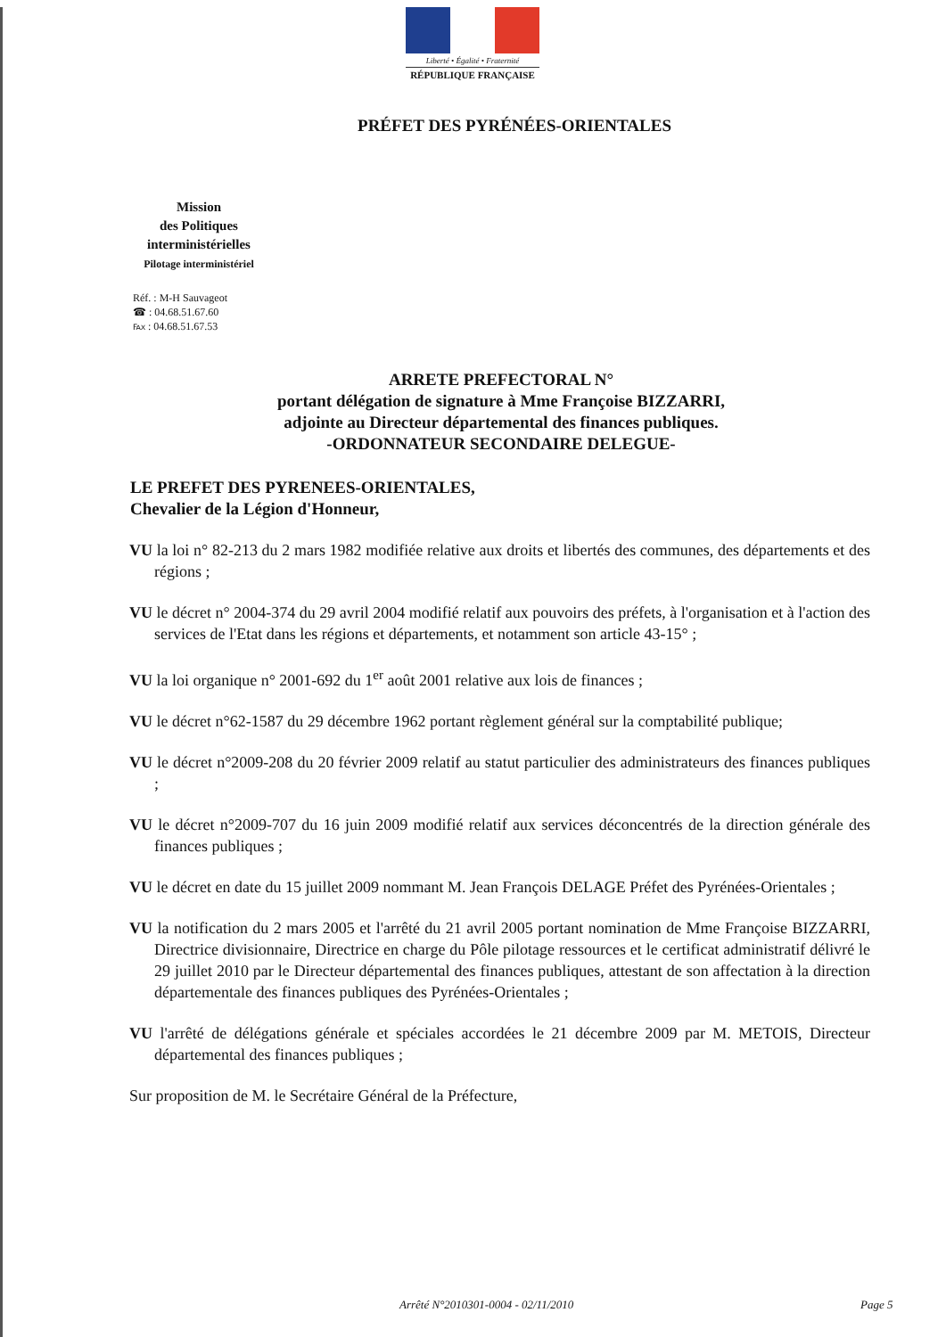Liberté • Égalité • Fraternité
RÉPUBLIQUE FRANÇAISE
PRÉFET DES PYRÉNÉES-ORIENTALES
Mission
des Politiques
interministérielles
Pilotage interministériel
Réf. : M-H Sauvageot
☎ : 04.68.51.67.60
℻ : 04.68.51.67.53
ARRETE PREFECTORAL N°
portant délégation de signature à Mme Françoise BIZZARRI,
adjointe au Directeur départemental des finances publiques.
-ORDONNATEUR SECONDAIRE DELEGUE-
LE PREFET DES PYRENEES-ORIENTALES,
Chevalier de la Légion d'Honneur,
VU la loi n° 82-213 du 2 mars 1982 modifiée relative aux droits et libertés des communes, des départements et des régions ;
VU le décret n° 2004-374 du 29 avril 2004 modifié relatif aux pouvoirs des préfets, à l'organisation et à l'action des services de l'Etat dans les régions et départements, et notamment son article 43-15° ;
VU la loi organique n° 2001-692 du 1<sup>er</sup> août 2001 relative aux lois de finances ;
VU le décret n°62-1587 du 29 décembre 1962 portant règlement général sur la comptabilité publique;
VU le décret n°2009-208 du 20 février 2009 relatif au statut particulier des administrateurs des finances publiques ;
VU le décret n°2009-707 du 16 juin 2009 modifié relatif aux services déconcentrés de la direction générale des finances publiques ;
VU le décret en date du 15 juillet 2009 nommant M. Jean François DELAGE Préfet des Pyrénées-Orientales ;
VU la notification du 2 mars 2005 et l'arrêté du 21 avril 2005 portant nomination de Mme Françoise BIZZARRI, Directrice divisionnaire, Directrice en charge du Pôle pilotage ressources et le certificat administratif délivré le 29 juillet 2010 par le Directeur départemental des finances publiques, attestant de son affectation à la direction départementale des finances publiques des Pyrénées-Orientales ;
VU l'arrêté de délégations générale et spéciales accordées le 21 décembre 2009 par M. METOIS, Directeur départemental des finances publiques ;
Sur proposition de M. le Secrétaire Général de la Préfecture,
Arrêté N°2010301-0004 - 02/11/2010 Page 5